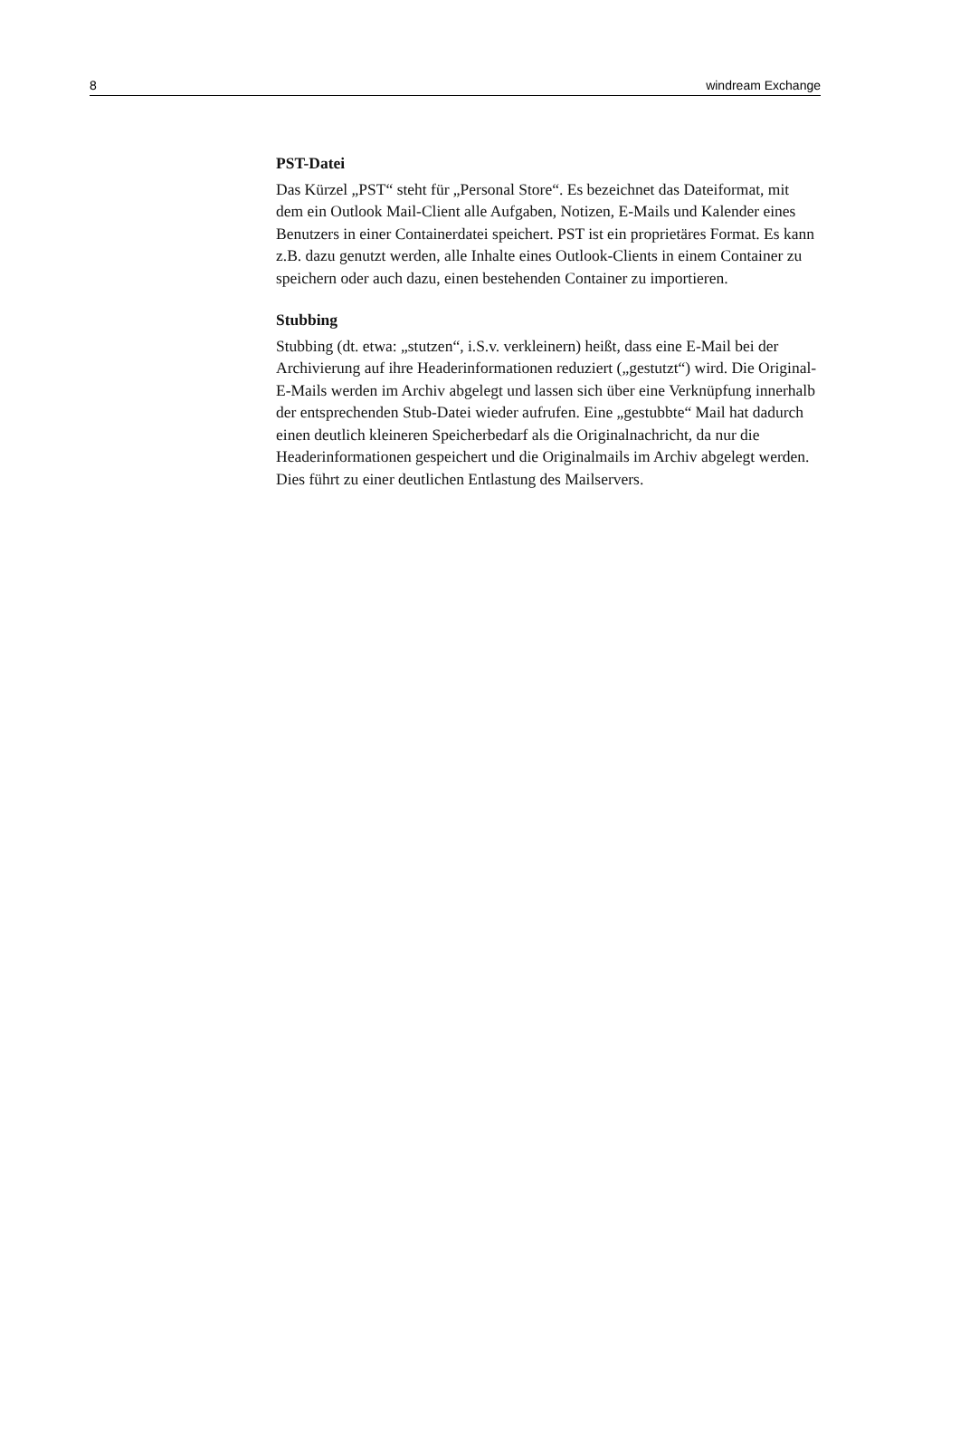8 windream Exchange
PST-Datei
Das Kürzel „PST“ steht für „Personal Store“. Es bezeichnet das Dateiformat, mit dem ein Outlook Mail-Client alle Aufgaben, Notizen, E-Mails und Kalender eines Benutzers in einer Containerdatei speichert. PST ist ein proprietäres Format. Es kann z.B. dazu genutzt werden, alle Inhalte eines Outlook-Clients in einem Container zu speichern oder auch dazu, einen bestehenden Container zu importieren.
Stubbing
Stubbing (dt. etwa: „stutzen“, i.S.v. verkleinern) heißt, dass eine E-Mail bei der Archivierung auf ihre Headerinformationen reduziert („gestutzt“) wird. Die Original-E-Mails werden im Archiv abgelegt und lassen sich über eine Verknüpfung innerhalb der entsprechenden Stub-Datei wieder aufrufen. Eine „gestubbte“ Mail hat dadurch einen deutlich kleineren Speicherbedarf als die Originalnachricht, da nur die Headerinformationen gespeichert und die Originalmails im Archiv abgelegt werden. Dies führt zu einer deutlichen Entlastung des Mailservers.